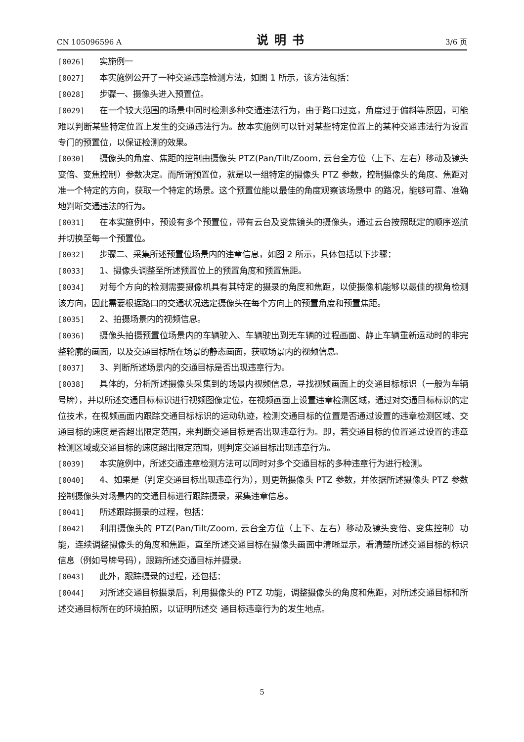CN 105096596 A 说明书 3/6 页
[0026] 实施例一
[0027] 本实施例公开了一种交通违章检测方法，如图 1 所示，该方法包括：
[0028] 步骤一、摄像头进入预置位。
[0029] 在一个较大范围的场景中同时检测多种交通违法行为，由于路口过宽，角度过于偏斜等原因，可能难以判断某些特定位置上发生的交通违法行为。故本实施例可以针对某些特定位置上的某种交通违法行为设置专门的预置位，以保证检测的效果。
[0030] 摄像头的角度、焦距的控制由摄像头 PTZ(Pan/Tilt/Zoom, 云台全方位（上下、左右）移动及镜头变倍、变焦控制）参数决定。而所谓预置位，就是以一组特定的摄像头 PTZ 参数，控制摄像头的角度、焦距对准一个特定的方向，获取一个特定的场景。这个预置位能以最佳的角度观察该场景中 的路况，能够可靠、准确地判断交通违法的行为。
[0031] 在本实施例中，预设有多个预置位，带有云台及变焦镜头的摄像头，通过云台按照既定的顺序巡航并切换至每一个预置位。
[0032] 步骤二、采集所述预置位场景内的违章信息，如图 2 所示，具体包括以下步骤：
[0033] 1、摄像头调整至所述预置位上的预置角度和预置焦距。
[0034] 对每个方向的检测需要摄像机具有其特定的摄录的角度和焦距，以使摄像机能够以最佳的视角检测该方向，因此需要根据路口的交通状况选定摄像头在每个方向上的预置角度和预置焦距。
[0035] 2、拍摄场景内的视频信息。
[0036] 摄像头拍摄预置位场景内的车辆驶入、车辆驶出到无车辆的过程画面、静止车辆重新运动时的非完整轮廓的画面，以及交通目标所在场景的静态画面，获取场景内的视频信息。
[0037] 3、判断所述场景内的交通目标是否出现违章行为。
[0038] 具体的，分析所述摄像头采集到的场景内视频信息，寻找视频画面上的交通目标标识（一般为车辆号牌），并以所述交通目标标识进行视频图像定位，在视频画面上设置违章检测区域，通过对交通目标标识的定位技术，在视频画面内跟踪交通目标标识的运动轨迹，检测交通目标的位置是否通过设置的违章检测区域、交通目标的速度是否超出限定范围，来判断交通目标是否出现违章行为。即，若交通目标的位置通过设置的违章检测区域或交通目标的速度超出限定范围，则判定交通目标出现违章行为。
[0039] 本实施例中，所述交通违章检测方法可以同时对多个交通目标的多种违章行为进行检测。
[0040] 4、如果是（判定交通目标出现违章行为），则更新摄像头 PTZ 参数，并依据所述摄像头 PTZ 参数控制摄像头对场景内的交通目标进行跟踪摄录，采集违章信息。
[0041] 所述跟踪摄录的过程，包括：
[0042] 利用摄像头的 PTZ(Pan/Tilt/Zoom, 云台全方位（上下、左右）移动及镜头变倍、变焦控制）功能，连续调整摄像头的角度和焦距，直至所述交通目标在摄像头画面中清晰显示，看清楚所述交通目标的标识信息（例如号牌号码），跟踪所述交通目标并摄录。
[0043] 此外，跟踪摄录的过程，还包括：
[0044] 对所述交通目标摄录后，利用摄像头的 PTZ 功能，调整摄像头的角度和焦距，对所述交通目标和所述交通目标所在的环境拍照，以证明所述交 通目标违章行为的发生地点。
5